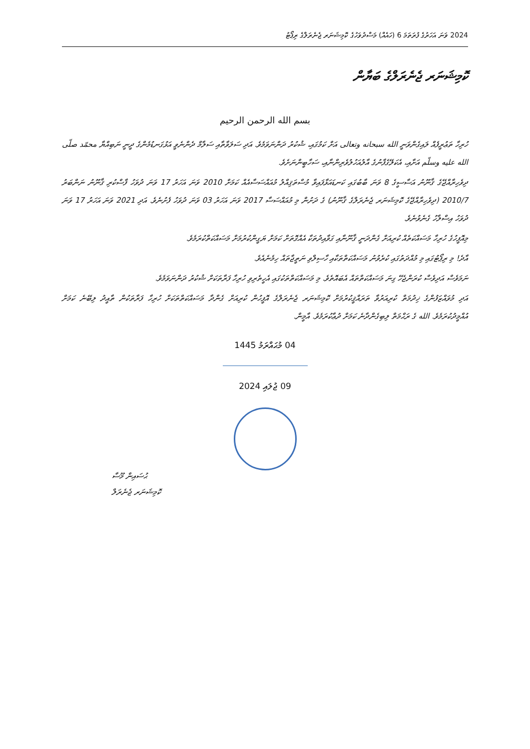2024 ވަނަ އަހަރުގެ ފުރަތަމަ 6 (ހައެއް) މަސްދުވަހުގެ ކޮމިޝަނަރ ޖެނެރަލްގެ ރިޕޯޓު
ކޮމިޝަނަރ ޖެނެރަލްގެ ބަޔާން
بسم الله الرحمن الرحيم
ހުރިހާ ތަޢުރީފެއް ލައިގެންވަނީ الله سبحانه وتعالى އަށް ކަމުގައި، ޝުކުރު ދަންނަވަމެވެ. އަދި ސަލަވާތާއި ސަލާމް ދެންނެވީ އަޅުގަނޑުމެންގެ ދީނީ ނަބިއްޔާ محمّد صلّى الله عليه وسلّم އަށާއި، އެކަލޭގެފާނުގެ އާލުއަހުލުވެރިންނާއި، ސަހާބީންނަށެވެ.
ދިވެހިރާއްޖޭގެ ޤާނޫނު އަސާސީގެ 8 ވަނަ ބާބުގައި ކަނޑައަޅާފައިވާ މުސްތަޤިއްލު މުއައްސަސާއެއް ކަމަށް 2010 ވަނަ އަހަރު 17 ވަނަ ދުވަހު ފާސްކުރި ޤާނޫނު ނަންބަރު 2010/7 (ދިވެހިރާއްޖޭގެ ކޮމިޝަނަރ ޖެނެރަލްގެ ޤާނޫނު) ގެ ދަށުން މި މުއައްސަސާ 2017 ވަނަ އަހަރު 03 ވަނަ ދުވަހު ފެށުނެވެ. އަދި 2021 ވަނަ އަހަރު 17 ވަނަ ދުވަހު އިސްލާހު ގެނެވުނެވެ.
މިއޮފީހުގެ ހުރިހާ މަސައްކަތެއް ކުރިއަށް ގެންދަނީ ޤާނޫނާއި ގަވާއިދުތަކާ އެއްގޮތަށް ކަމަށް ޔަގީންކުރުމަށް މަސައްކަތްކުރަމެވެ.
އާދެ! މި ރިޕޯޓުގައި މި މުއްދަތުގައި ކުރެވުނު މަސައްކަތްތަކާއި ހާސިލްވި ނަތީޖާތައް ހިމެނެއެވެ.
ނަމަވެސް އަދިވެސް ކުރަންޖެހޭ ގިނަ މަސައްކަތްތައް އެބައޮތެވެ. މި މަސައްކަތްތަކުގައި އެހީތެރިވި ހުރިހާ ފަރާތަކަށް ޝުކުރު ދަންނަވަމެވެ.
އަދި މުވައްޒަފުންގެ ޚިދުމަތް ކުރިއަރުވާ ތަރައްޤީކުރުމަށް ކޮމިޝަނަރ ޖެނެރަލްގެ އޮފީހުން ކުރިއަށް ގެންދާ މަސައްކަތްތަކަށް ހުރިހާ ފަރާތަކުން ތާއީދު ލިބޭނެ ކަމަށް އުއްމީދުކުރަމެވެ. الله ގެ ރަޙްމަތް ލިބިގެންދާނެ ކަމަށް ދުޢާކުރަމެވެ. އާމީން.
04 މުޙައްރަމު 1445
09 ޖުލައި 2024
ޙުސައިން މޫސާ
ކޮމިޝަނަރ ޖެނެރަލް